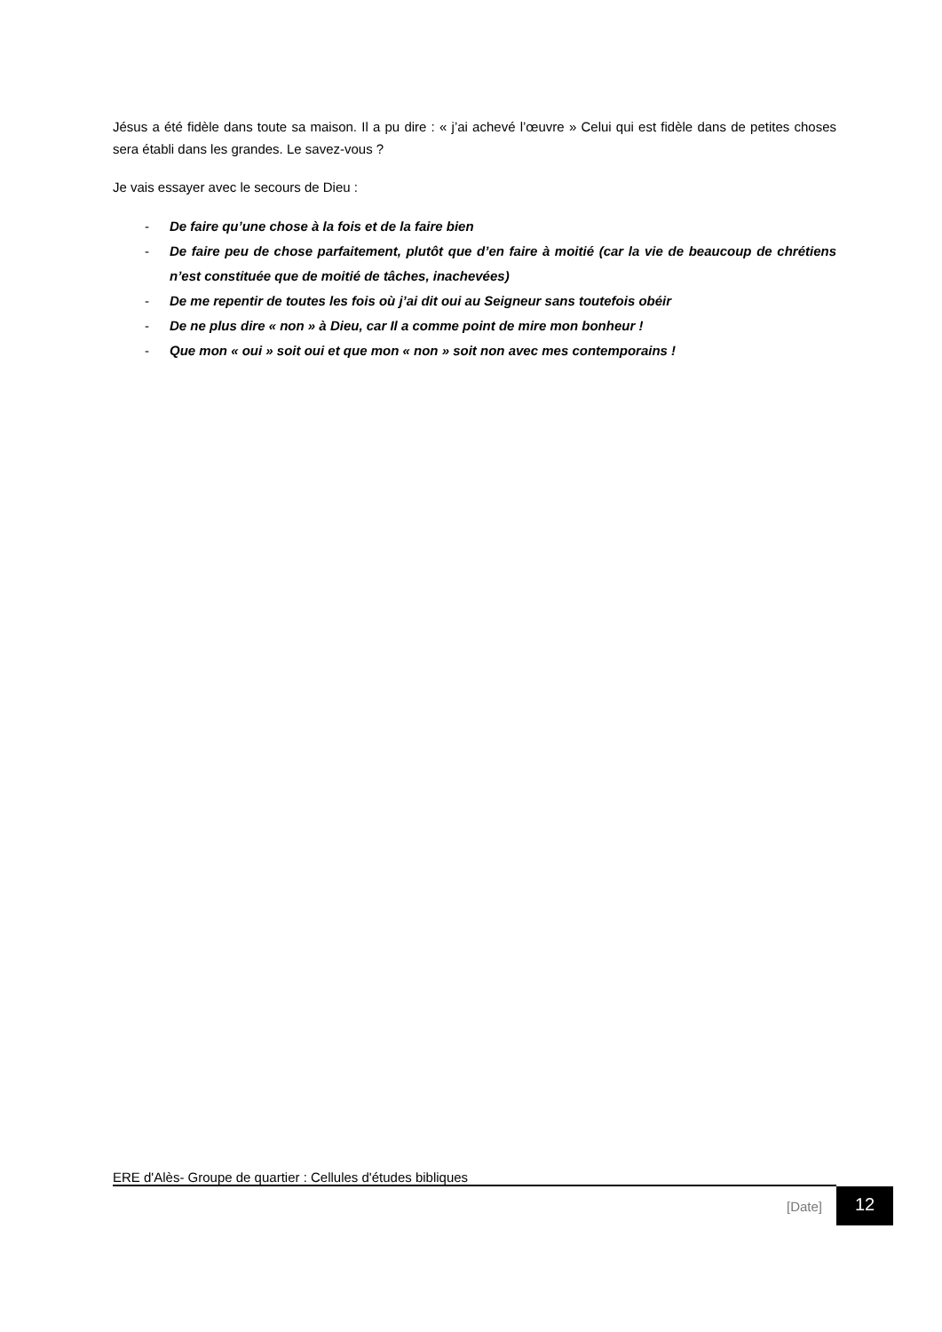Jésus a été fidèle dans toute sa maison. Il a pu dire : « j’ai achevé l’œuvre » Celui qui est fidèle dans de petites choses sera établi dans les grandes. Le savez-vous ?
Je vais essayer avec le secours de Dieu :
- De faire qu’une chose à la fois et de la faire bien
- De faire peu de chose parfaitement, plutôt que d’en faire à moitié (car la vie de beaucoup de chrétiens n’est constituée que de moitié de tâches, inachevées)
- De me repentir de toutes les fois où j’ai dit oui au Seigneur sans toutefois obéir
- De ne plus dire « non » à Dieu, car Il a comme point de mire mon bonheur !
- Que mon « oui » soit oui et que mon « non » soit non avec mes contemporains !
ERE d'Alès- Groupe de quartier : Cellules d'études bibliques
[Date] 12